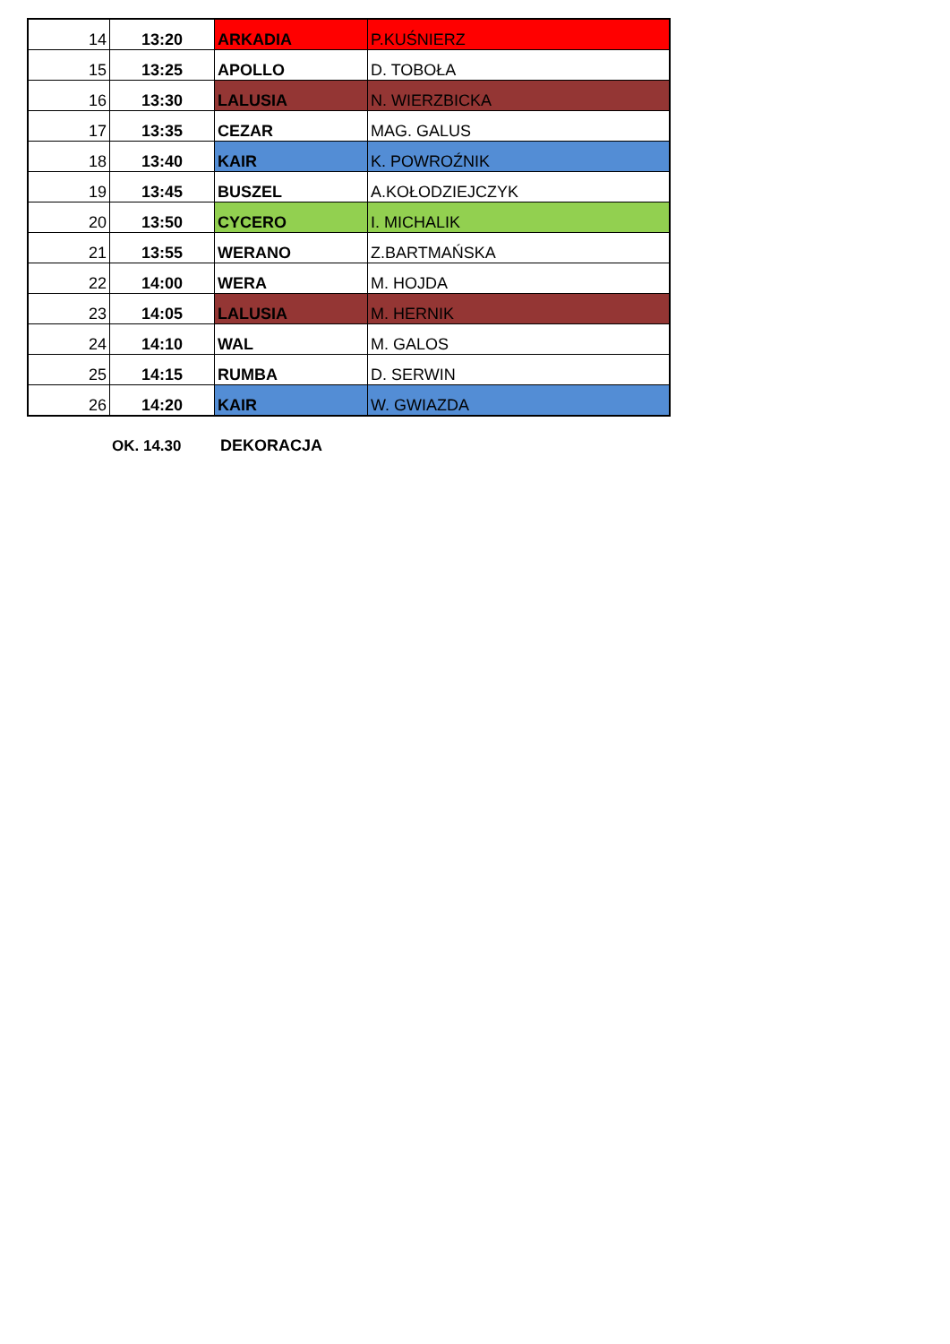| 14 | 13:20 | ARKADIA | P.KUŚNIERZ |
| 15 | 13:25 | APOLLO | D. TOBOŁA |
| 16 | 13:30 | LALUSIA | N. WIERZBICKA |
| 17 | 13:35 | CEZAR | MAG. GALUS |
| 18 | 13:40 | KAIR | K. POWROŹNIK |
| 19 | 13:45 | BUSZEL | A.KOŁODZIEJCZYK |
| 20 | 13:50 | CYCERO | I. MICHALIK |
| 21 | 13:55 | WERANO | Z.BARTMAŃSKA |
| 22 | 14:00 | WERA | M. HOJDA |
| 23 | 14:05 | LALUSIA | M. HERNIK |
| 24 | 14:10 | WAL | M. GALOS |
| 25 | 14:15 | RUMBA | D. SERWIN |
| 26 | 14:20 | KAIR | W. GWIAZDA |
OK. 14.30 DEKORACJA